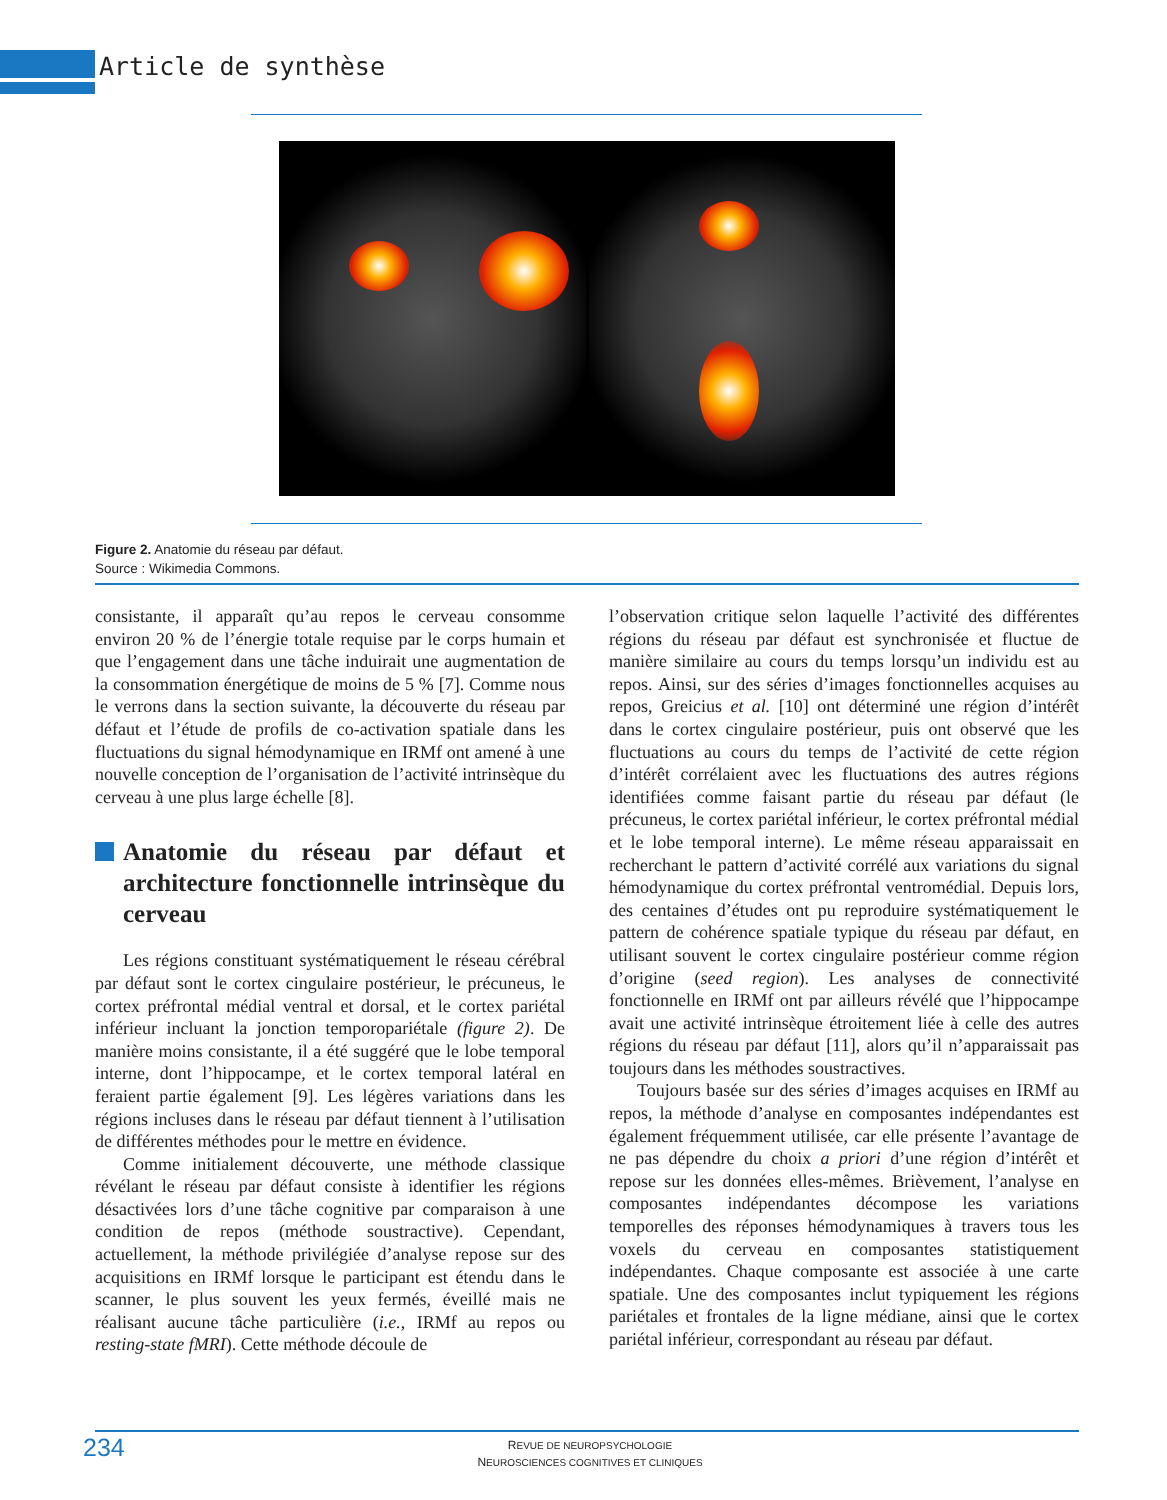Article de synthèse
Figure 2. Anatomie du réseau par défaut.
Source : Wikimedia Commons.
consistante, il apparaît qu’au repos le cerveau consomme environ 20 % de l’énergie totale requise par le corps humain et que l’engagement dans une tâche induirait une augmentation de la consommation énergétique de moins de 5 % [7]. Comme nous le verrons dans la section suivante, la découverte du réseau par défaut et l’étude de profils de co-activation spatiale dans les fluctuations du signal hémodynamique en IRMf ont amené à une nouvelle conception de l’organisation de l’activité intrinsèque du cerveau à une plus large échelle [8].
Anatomie du réseau par défaut et architecture fonctionnelle intrinsèque du cerveau
Les régions constituant systématiquement le réseau cérébral par défaut sont le cortex cingulaire postérieur, le précuneus, le cortex préfrontal médial ventral et dorsal, et le cortex pariétal inférieur incluant la jonction temporopariétale (figure 2). De manière moins consistante, il a été suggéré que le lobe temporal interne, dont l’hippocampe, et le cortex temporal latéral en feraient partie également [9]. Les légères variations dans les régions incluses dans le réseau par défaut tiennent à l’utilisation de différentes méthodes pour le mettre en évidence.
Comme initialement découverte, une méthode classique révélant le réseau par défaut consiste à identifier les régions désactivées lors d’une tâche cognitive par comparaison à une condition de repos (méthode soustractive). Cependant, actuellement, la méthode privilégiée d’analyse repose sur des acquisitions en IRMf lorsque le participant est étendu dans le scanner, le plus souvent les yeux fermés, éveillé mais ne réalisant aucune tâche particulière (i.e., IRMf au repos ou resting-state fMRI). Cette méthode découle de
l’observation critique selon laquelle l’activité des différentes régions du réseau par défaut est synchronisée et fluctue de manière similaire au cours du temps lorsqu’un individu est au repos. Ainsi, sur des séries d’images fonctionnelles acquises au repos, Greicius et al. [10] ont déterminé une région d’intérêt dans le cortex cingulaire postérieur, puis ont observé que les fluctuations au cours du temps de l’activité de cette région d’intérêt corrélaient avec les fluctuations des autres régions identifiées comme faisant partie du réseau par défaut (le précuneus, le cortex pariétal inférieur, le cortex préfrontal médial et le lobe temporal interne). Le même réseau apparaissait en recherchant le pattern d’activité corrélé aux variations du signal hémodynamique du cortex préfrontal ventromédial. Depuis lors, des centaines d’études ont pu reproduire systématiquement le pattern de cohérence spatiale typique du réseau par défaut, en utilisant souvent le cortex cingulaire postérieur comme région d’origine (seed region). Les analyses de connectivité fonctionnelle en IRMf ont par ailleurs révélé que l’hippocampe avait une activité intrinsèque étroitement liée à celle des autres régions du réseau par défaut [11], alors qu’il n’apparaissait pas toujours dans les méthodes soustractives.
Toujours basée sur des séries d’images acquises en IRMf au repos, la méthode d’analyse en composantes indépendantes est également fréquemment utilisée, car elle présente l’avantage de ne pas dépendre du choix a priori d’une région d’intérêt et repose sur les données elles-mêmes. Brièvement, l’analyse en composantes indépendantes décompose les variations temporelles des réponses hémodynamiques à travers tous les voxels du cerveau en composantes statistiquement indépendantes. Chaque composante est associée à une carte spatiale. Une des composantes inclut typiquement les régions pariétales et frontales de la ligne médiane, ainsi que le cortex pariétal inférieur, correspondant au réseau par défaut.
234
REVUE DE NEUROPSYCHOLOGIE
NEUROSCIENCES COGNITIVES ET CLINIQUES